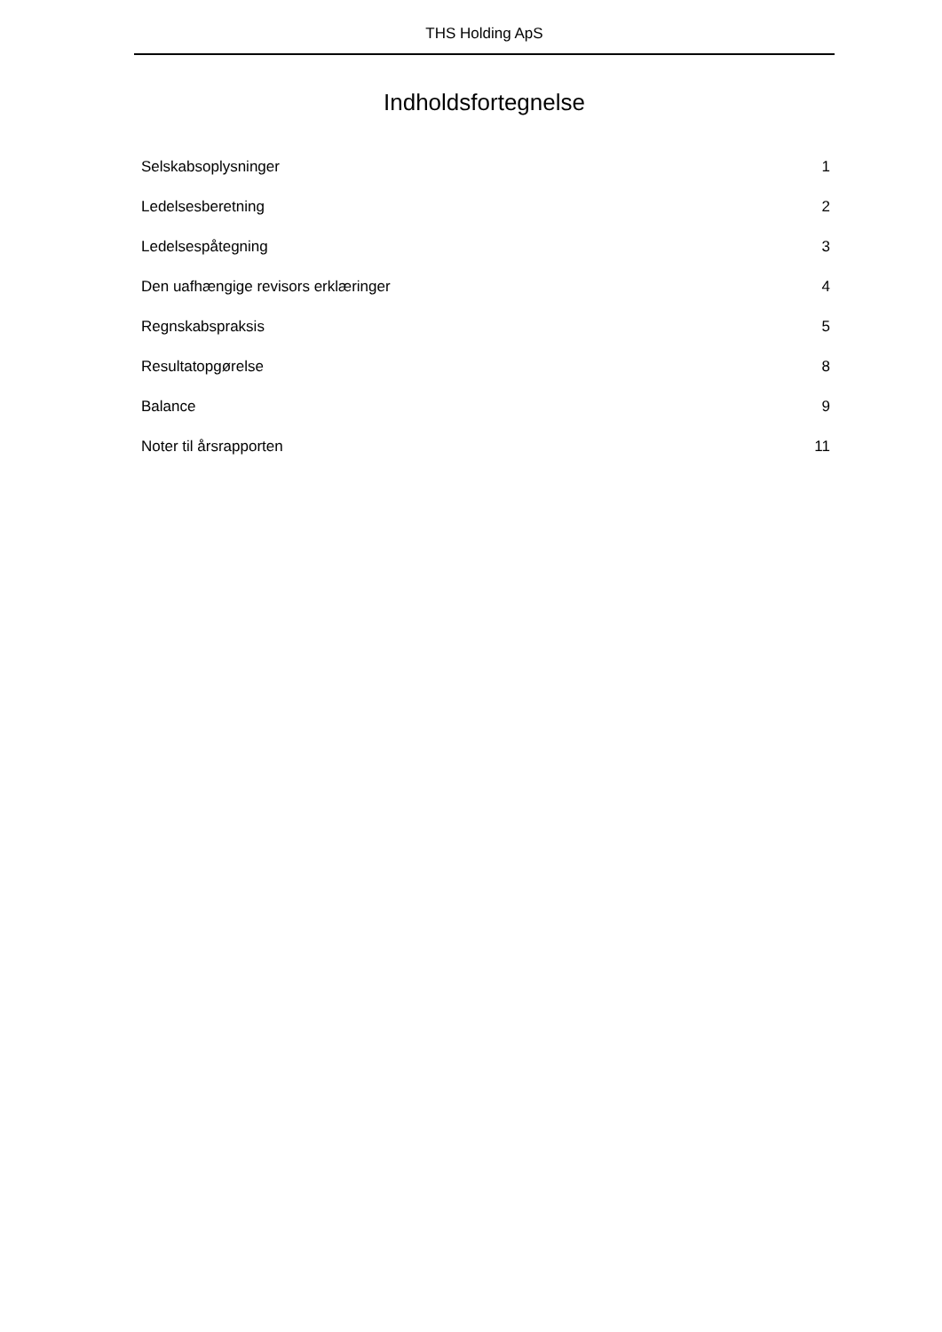THS Holding ApS
Indholdsfortegnelse
Selskabsoplysninger 1
Ledelsesberetning 2
Ledelsespåtegning 3
Den uafhængige revisors erklæringer 4
Regnskabspraksis 5
Resultatopgørelse 8
Balance 9
Noter til årsrapporten 11